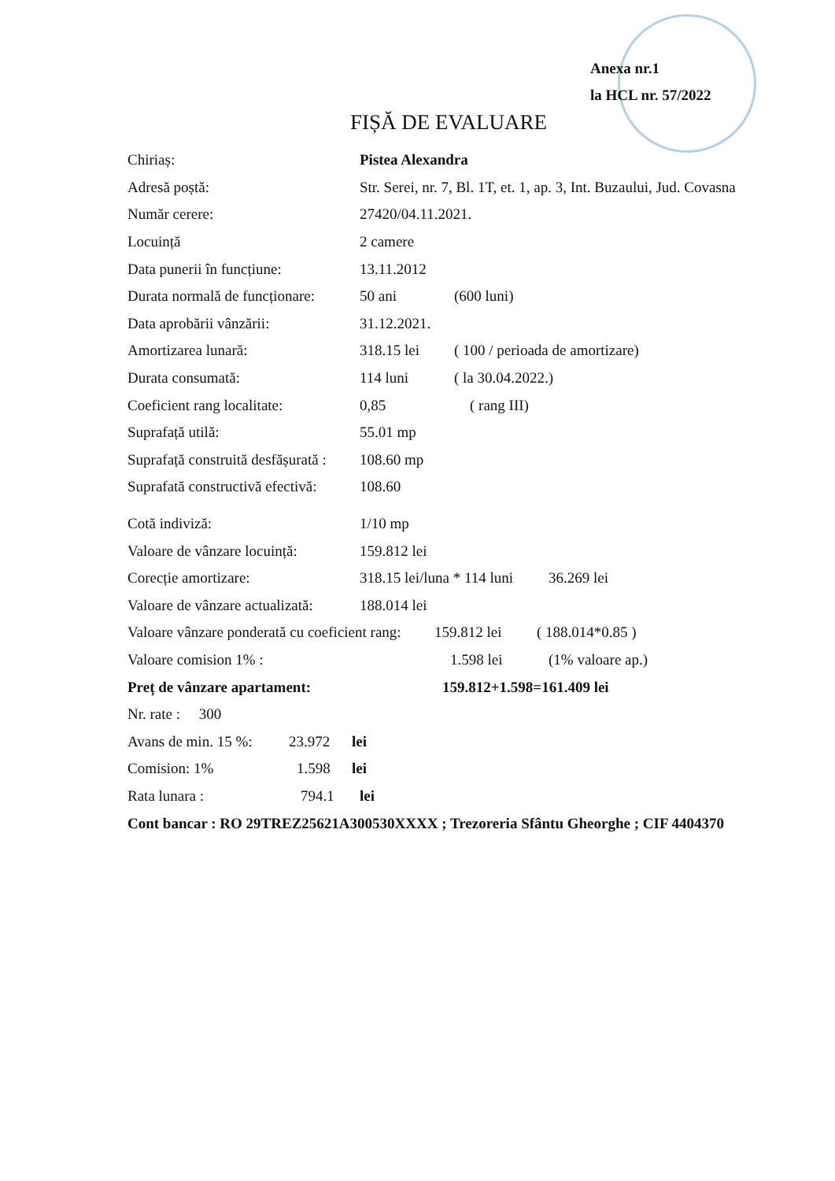Anexa nr.1
la HCL nr. 57/2022
FIȘĂ DE EVALUARE
Chiriaș: Pistea Alexandra
Adresă poștă: Str. Serei, nr. 7, Bl. 1T, et. 1, ap. 3, Int. Buzaului, Jud. Covasna
Număr cerere: 27420/04.11.2021.
Locuință 2 camere
Data punerii în funcțiune: 13.11.2012
Durata normală de funcționare: 50 ani (600 luni)
Data aprobării vânzării: 31.12.2021.
Amortizarea lunară: 318.15 lei ( 100 / perioada de amortizare)
Durata consumată: 114 luni ( la 30.04.2022.)
Coeficient rang localitate: 0,85 ( rang III)
Suprafață utilă: 55.01 mp
Suprafață construită desfășurată : 108.60 mp
Suprafată constructivă efectivă: 108.60
Cotă indiviză: 1/10 mp
Valoare de vânzare locuință: 159.812 lei
Corecție amortizare: 318.15 lei/luna * 114 luni 36.269 lei
Valoare de vânzare actualizată: 188.014 lei
Valoare vânzare ponderată cu coeficient rang: 159.812 lei ( 188.014*0.85 )
Valoare comision 1% : 1.598 lei (1% valoare ap.)
Preț de vânzare apartament: 159.812+1.598=161.409 lei
Nr. rate : 300
Avans de min. 15 %: 23.972 lei
Comision: 1% 1.598 lei
Rata lunara : 794.1 lei
Cont bancar : RO 29TREZ25621A300530XXXX ; Trezoreria Sfântu Gheorghe ; CIF 4404370